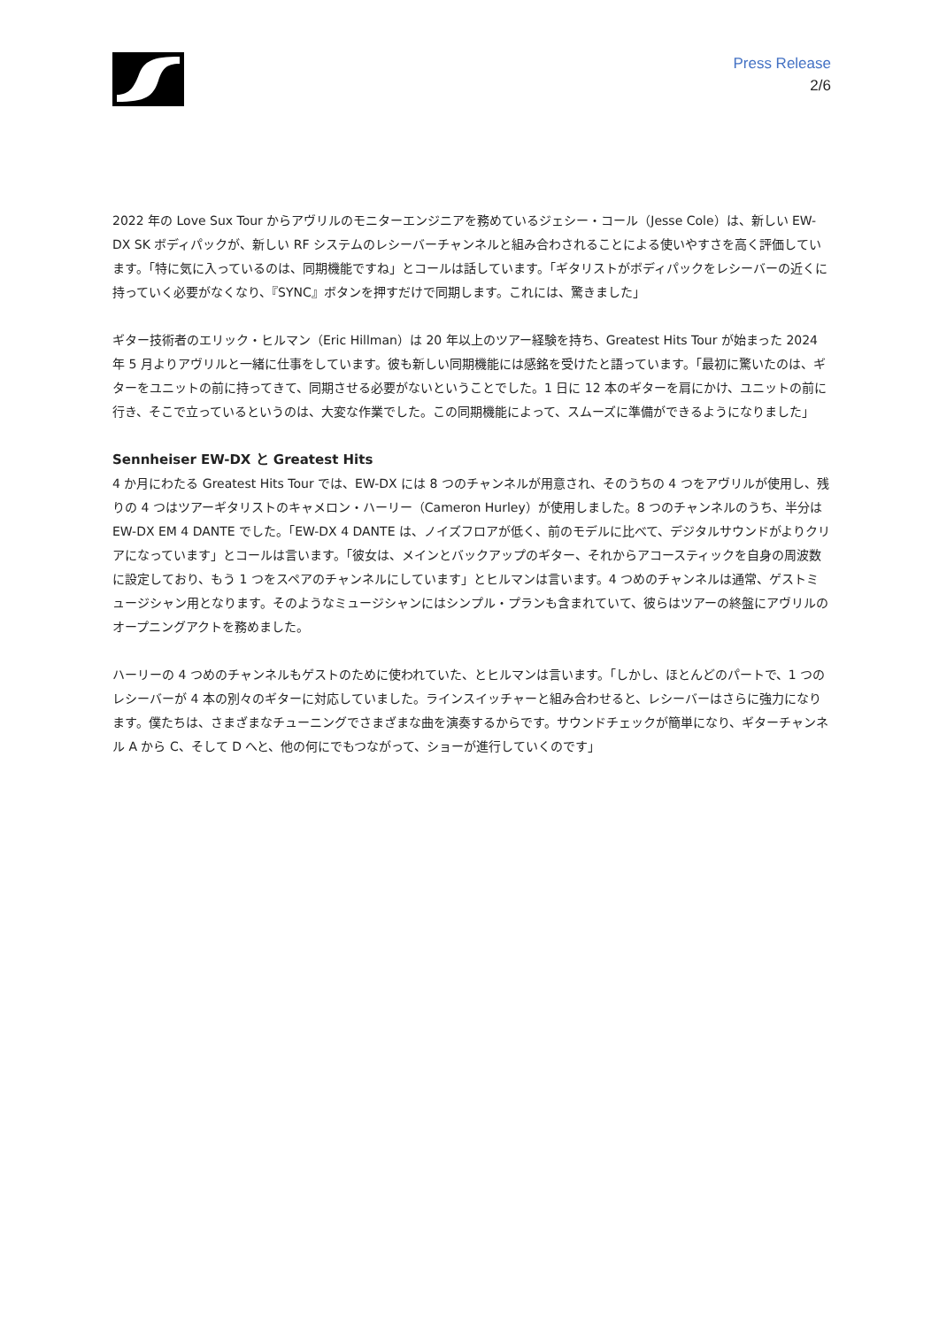Press Release
2/6
2022 年の Love Sux Tour からアヴリルのモニターエンジニアを務めているジェシー・コール（Jesse Cole）は、新しい EW-DX SK ボディパックが、新しい RF システムのレシーバーチャンネルと組み合わされることによる使いやすさを高く評価しています。「特に気に入っているのは、同期機能ですね」とコールは話しています。「ギタリストがボディパックをレシーバーの近くに持っていく必要がなくなり、『SYNC』ボタンを押すだけで同期します。これには、驚きました」
ギター技術者のエリック・ヒルマン（Eric Hillman）は 20 年以上のツアー経験を持ち、Greatest Hits Tour が始まった 2024 年 5 月よりアヴリルと一緒に仕事をしています。彼も新しい同期機能には感銘を受けたと語っています。「最初に驚いたのは、ギターをユニットの前に持ってきて、同期させる必要がないということでした。1 日に 12 本のギターを肩にかけ、ユニットの前に行き、そこで立っているというのは、大変な作業でした。この同期機能によって、スムーズに準備ができるようになりました」
Sennheiser EW-DX と Greatest Hits
4 か月にわたる Greatest Hits Tour では、EW-DX には 8 つのチャンネルが用意され、そのうちの 4 つをアヴリルが使用し、残りの 4 つはツアーギタリストのキャメロン・ハーリー（Cameron Hurley）が使用しました。8 つのチャンネルのうち、半分は EW-DX EM 4 DANTE でした。「EW-DX 4 DANTE は、ノイズフロアが低く、前のモデルに比べて、デジタルサウンドがよりクリアになっています」とコールは言います。「彼女は、メインとバックアップのギター、それからアコースティックを自身の周波数に設定しており、もう 1 つをスペアのチャンネルにしています」とヒルマンは言います。4 つめのチャンネルは通常、ゲストミュージシャン用となります。そのようなミュージシャンにはシンプル・プランも含まれていて、彼らはツアーの終盤にアヴリルのオープニングアクトを務めました。
ハーリーの 4 つめのチャンネルもゲストのために使われていた、とヒルマンは言います。「しかし、ほとんどのパートで、1 つのレシーバーが 4 本の別々のギターに対応していました。ラインスイッチャーと組み合わせると、レシーバーはさらに強力になります。僕たちは、さまざまなチューニングでさまざまな曲を演奏するからです。サウンドチェックが簡単になり、ギターチャンネル A から C、そして D へと、他の何にでもつながって、ショーが進行していくのです」